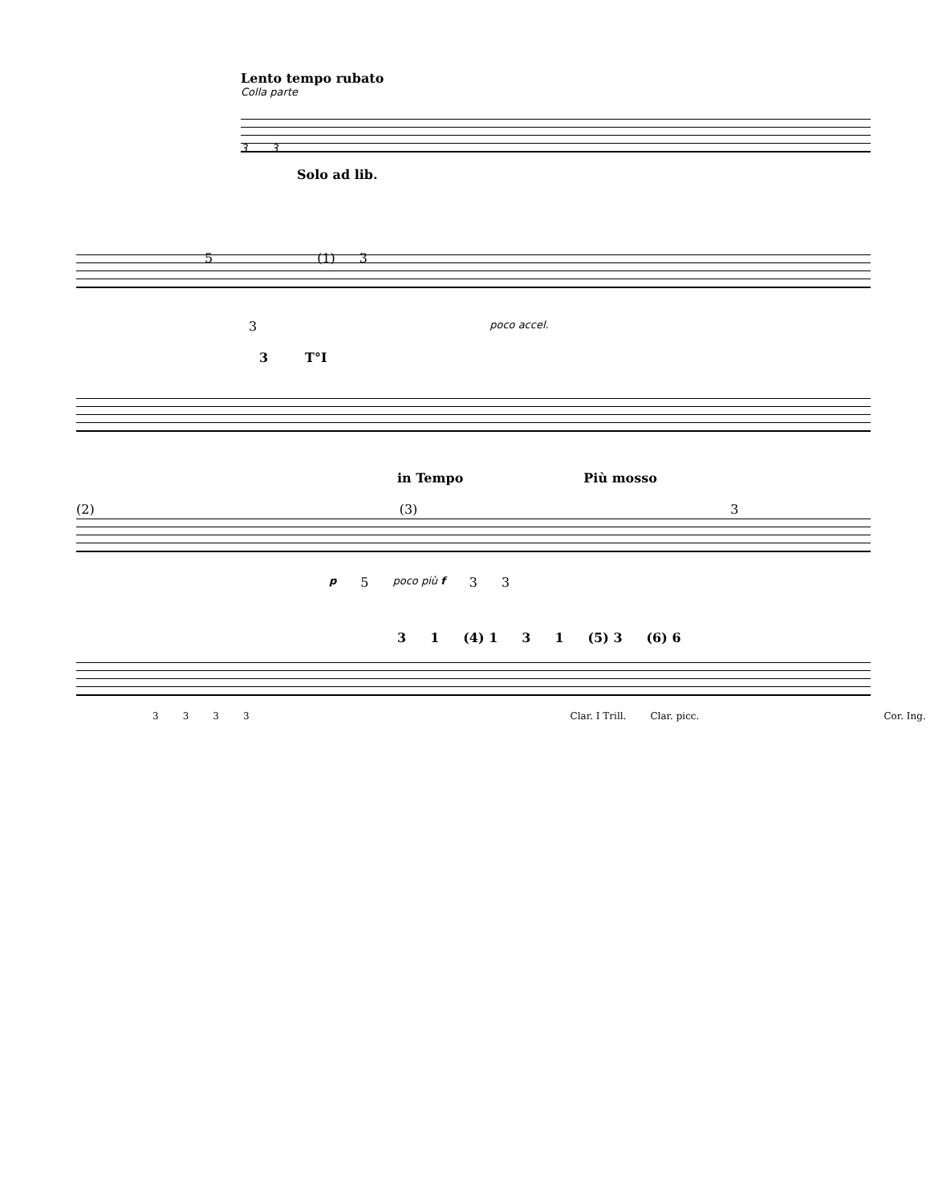Lento tempo rubato
Colla parte
3 3
Solo ad lib.
5 (1) 3
3 poco accel.
T°I 3
in Tempo Più mosso
(2) (3) 3
p 5 poco più f 33
3 1 (4) 1 3 1 (5) 3 (6) 6
3333 Clar. I Trill. Clar. picc. Cor. Ing.